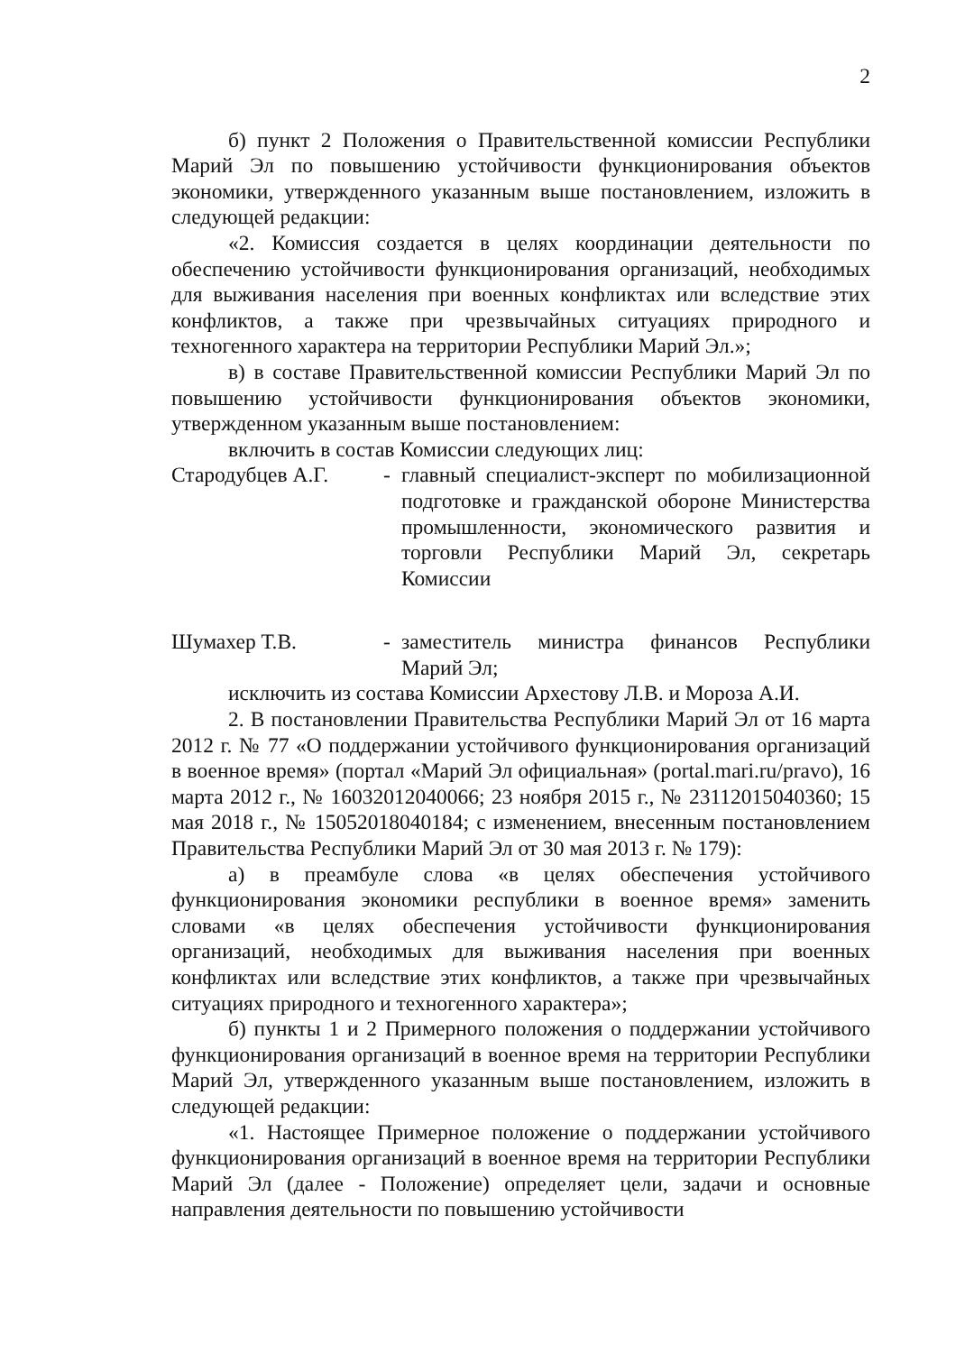2
б) пункт 2 Положения о Правительственной комиссии Республики Марий Эл по повышению устойчивости функционирования объектов экономики, утвержденного указанным выше постановлением, изложить в следующей редакции:
«2. Комиссия создается в целях координации деятельности по обеспечению устойчивости функционирования организаций, необходимых для выживания населения при военных конфликтах или вследствие этих конфликтов, а также при чрезвычайных ситуациях природного и техногенного характера на территории Республики Марий Эл.»;
в) в составе Правительственной комиссии Республики Марий Эл по повышению устойчивости функционирования объектов экономики, утвержденном указанным выше постановлением:
включить в состав Комиссии следующих лиц:
Стародубцев А.Г. - главный специалист-эксперт по мобилизационной подготовке и гражданской обороне Министерства промышленности, экономического развития и торговли Республики Марий Эл, секретарь Комиссии
Шумахер Т.В. - заместитель министра финансов Республики Марий Эл;
исключить из состава Комиссии Архестову Л.В. и Мороза А.И.
2. В постановлении Правительства Республики Марий Эл от 16 марта 2012 г. № 77 «О поддержании устойчивого функционирования организаций в военное время» (портал «Марий Эл официальная» (portal.mari.ru/pravo), 16 марта 2012 г., № 16032012040066; 23 ноября 2015 г., № 23112015040360; 15 мая 2018 г., № 15052018040184; с изменением, внесенным постановлением Правительства Республики Марий Эл от 30 мая 2013 г. № 179):
а) в преамбуле слова «в целях обеспечения устойчивого функционирования экономики республики в военное время» заменить словами «в целях обеспечения устойчивости функционирования организаций, необходимых для выживания населения при военных конфликтах или вследствие этих конфликтов, а также при чрезвычайных ситуациях природного и техногенного характера»;
б) пункты 1 и 2 Примерного положения о поддержании устойчивого функционирования организаций в военное время на территории Республики Марий Эл, утвержденного указанным выше постановлением, изложить в следующей редакции:
«1. Настоящее Примерное положение о поддержании устойчивого функционирования организаций в военное время на территории Республики Марий Эл (далее - Положение) определяет цели, задачи и основные направления деятельности по повышению устойчивости